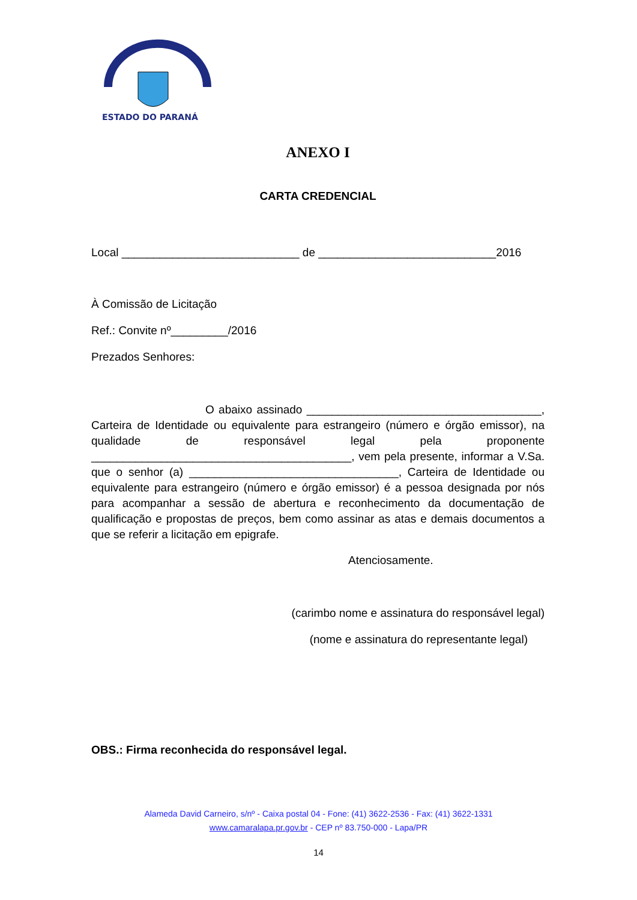ESTADO DO PARANÁ
ANEXO I
CARTA CREDENCIAL
Local ____________________________ de ____________________________2016
À Comissão de Licitação
Ref.: Convite nº_________/2016
Prezados Senhores:
O abaixo assinado _____________________________________, Carteira de Identidade ou equivalente para estrangeiro (número e órgão emissor), na qualidade de responsável legal pela proponente _________________________________________, vem pela presente, informar a V.Sa. que o senhor (a) _________________________________, Carteira de Identidade ou equivalente para estrangeiro (número e órgão emissor) é a pessoa designada por nós para acompanhar a sessão de abertura e reconhecimento da documentação de qualificação e propostas de preços, bem como assinar as atas e demais documentos a que se referir a licitação em epigrafe.
Atenciosamente.
(carimbo nome e assinatura do responsável legal)
(nome e assinatura do representante legal)
OBS.: Firma reconhecida do responsável legal.
Alameda David Carneiro, s/nº - Caixa postal 04 - Fone: (41) 3622-2536 - Fax: (41) 3622-1331
www.camaralapa.pr.gov.br - CEP nº 83.750-000 - Lapa/PR
14